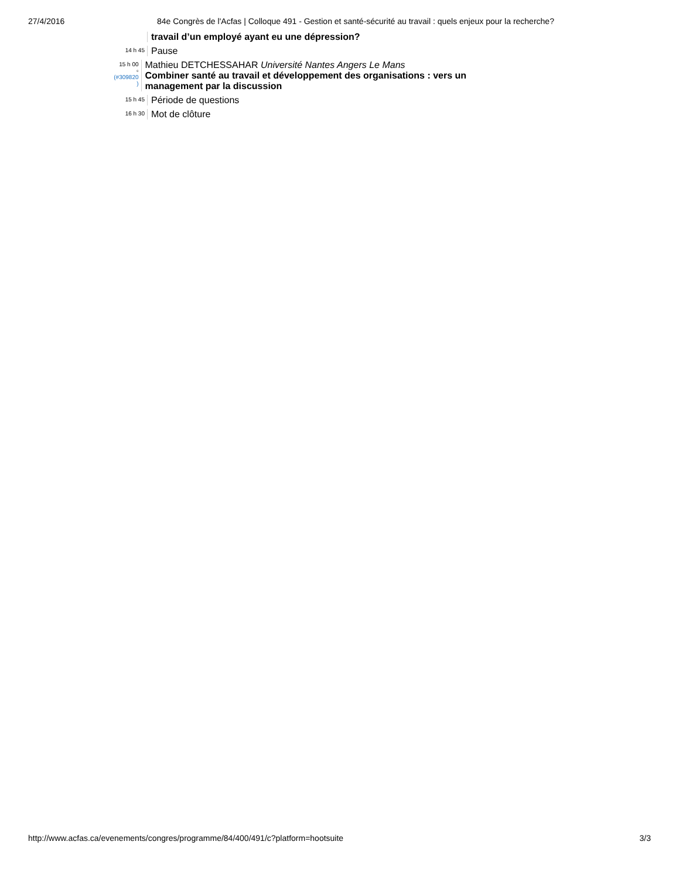27/4/2016 84e Congrès de l'Acfas | Colloque 491 - Gestion et santé-sécurité au travail : quels enjeux pour la recherche?
travail d’un employé ayant eu une dépression?
14 h 45
Pause
15 h 00
▫
(#309820 )
Mathieu DETCHESSAHAR Université Nantes Angers Le Mans
Combiner santé au travail et développement des organisations : vers un management par la discussion
15 h 45
Période de questions
16 h 30
Mot de clôture
http://www.acfas.ca/evenements/congres/programme/84/400/491/c?platform=hootsuite 3/3